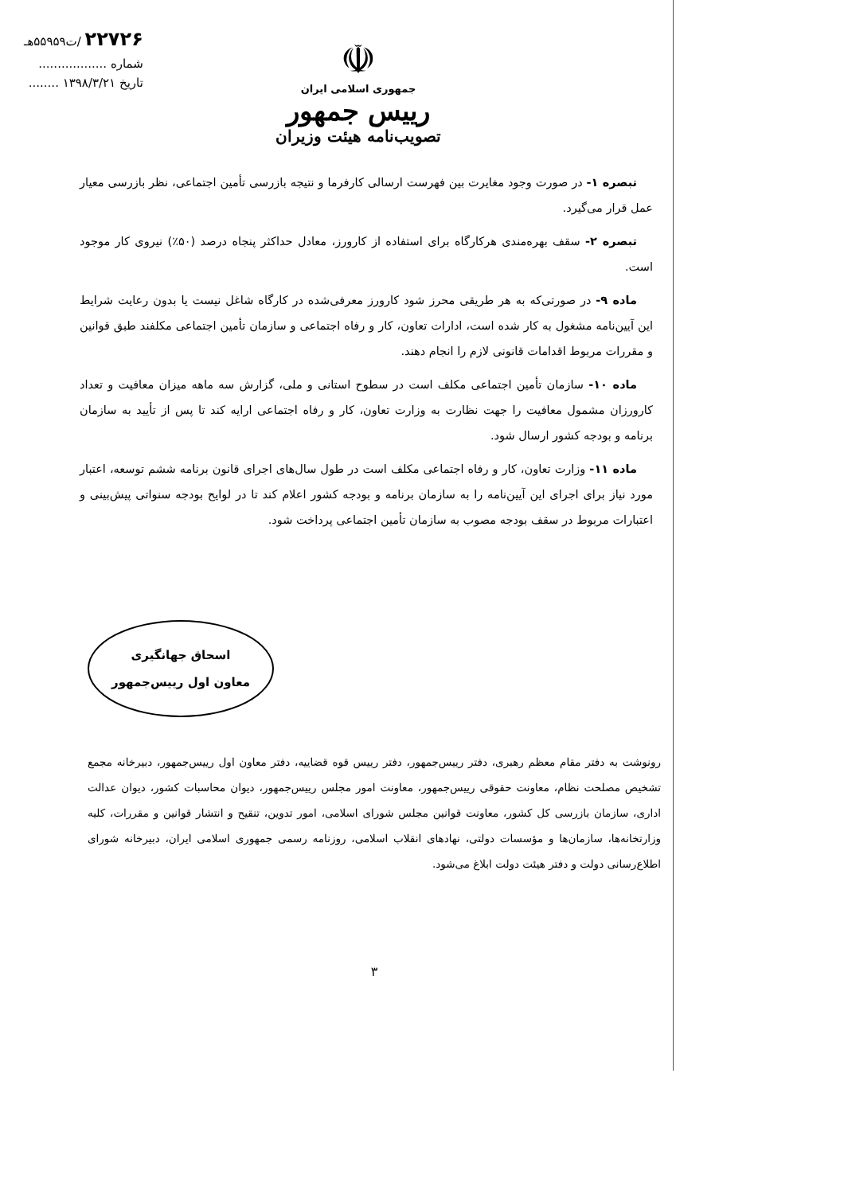۲۲۷۲۶ /ت۵۵۹۵۹هـ
شماره ..................
تاریخ ۱۳۹۸/۳/۲۱ ........
☫
جمهوری اسلامی ایران
رییس جمهور
تصویب‌نامه هیئت وزیران
تبصره ۱- در صورت وجود مغایرت بین فهرست ارسالی کارفرما و نتیجه بازرسی تأمین اجتماعی، نظر بازرسی معیار عمل قرار می‌گیرد.
تبصره ۲- سقف بهره‌مندی هرکارگاه برای استفاده از کارورز، معادل حداکثر پنجاه درصد (۵۰٪) نیروی کار موجود است.
ماده ۹- در صورتی‌که به هر طریقی محرز شود کارورز معرفی‌شده در کارگاه شاغل نیست یا بدون رعایت شرایط این آیین‌نامه مشغول به کار شده است، ادارات تعاون، کار و رفاه اجتماعی و سازمان تأمین اجتماعی مکلفند طبق قوانین و مقررات مربوط اقدامات قانونی لازم را انجام دهند.
ماده ۱۰- سازمان تأمین اجتماعی مکلف است در سطوح استانی و ملی، گزارش سه ماهه میزان معافیت و تعداد کارورزان مشمول معافیت را جهت نظارت به وزارت تعاون، کار و رفاه اجتماعی ارایه کند تا پس از تأیید به سازمان برنامه و بودجه کشور ارسال شود.
ماده ۱۱- وزارت تعاون، کار و رفاه اجتماعی مکلف است در طول سال‌های اجرای قانون برنامه ششم توسعه، اعتبار مورد نیاز برای اجرای این آیین‌نامه را به سازمان برنامه و بودجه کشور اعلام کند تا در لوایح بودجه سنواتی پیش‌بینی و اعتبارات مربوط در سقف بودجه مصوب به سازمان تأمین اجتماعی پرداخت شود.
اسحاق جهانگیری
معاون اول رییس‌جمهور
رونوشت به دفتر مقام معظم رهبری، دفتر رییس‌جمهور، دفتر رییس قوه قضاییه، دفتر معاون اول رییس‌جمهور، دبیرخانه مجمع تشخیص مصلحت نظام، معاونت حقوقی رییس‌جمهور، معاونت امور مجلس رییس‌جمهور، دیوان محاسبات کشور، دیوان عدالت اداری، سازمان بازرسی کل کشور، معاونت قوانین مجلس شورای اسلامی، امور تدوین، تنقیح و انتشار قوانین و مقررات، کلیه وزارتخانه‌ها، سازمان‌ها و مؤسسات دولتی، نهادهای انقلاب اسلامی، روزنامه رسمی جمهوری اسلامی ایران، دبیرخانه شورای اطلاع‌رسانی دولت و دفتر هیئت دولت ابلاغ می‌شود.
۳